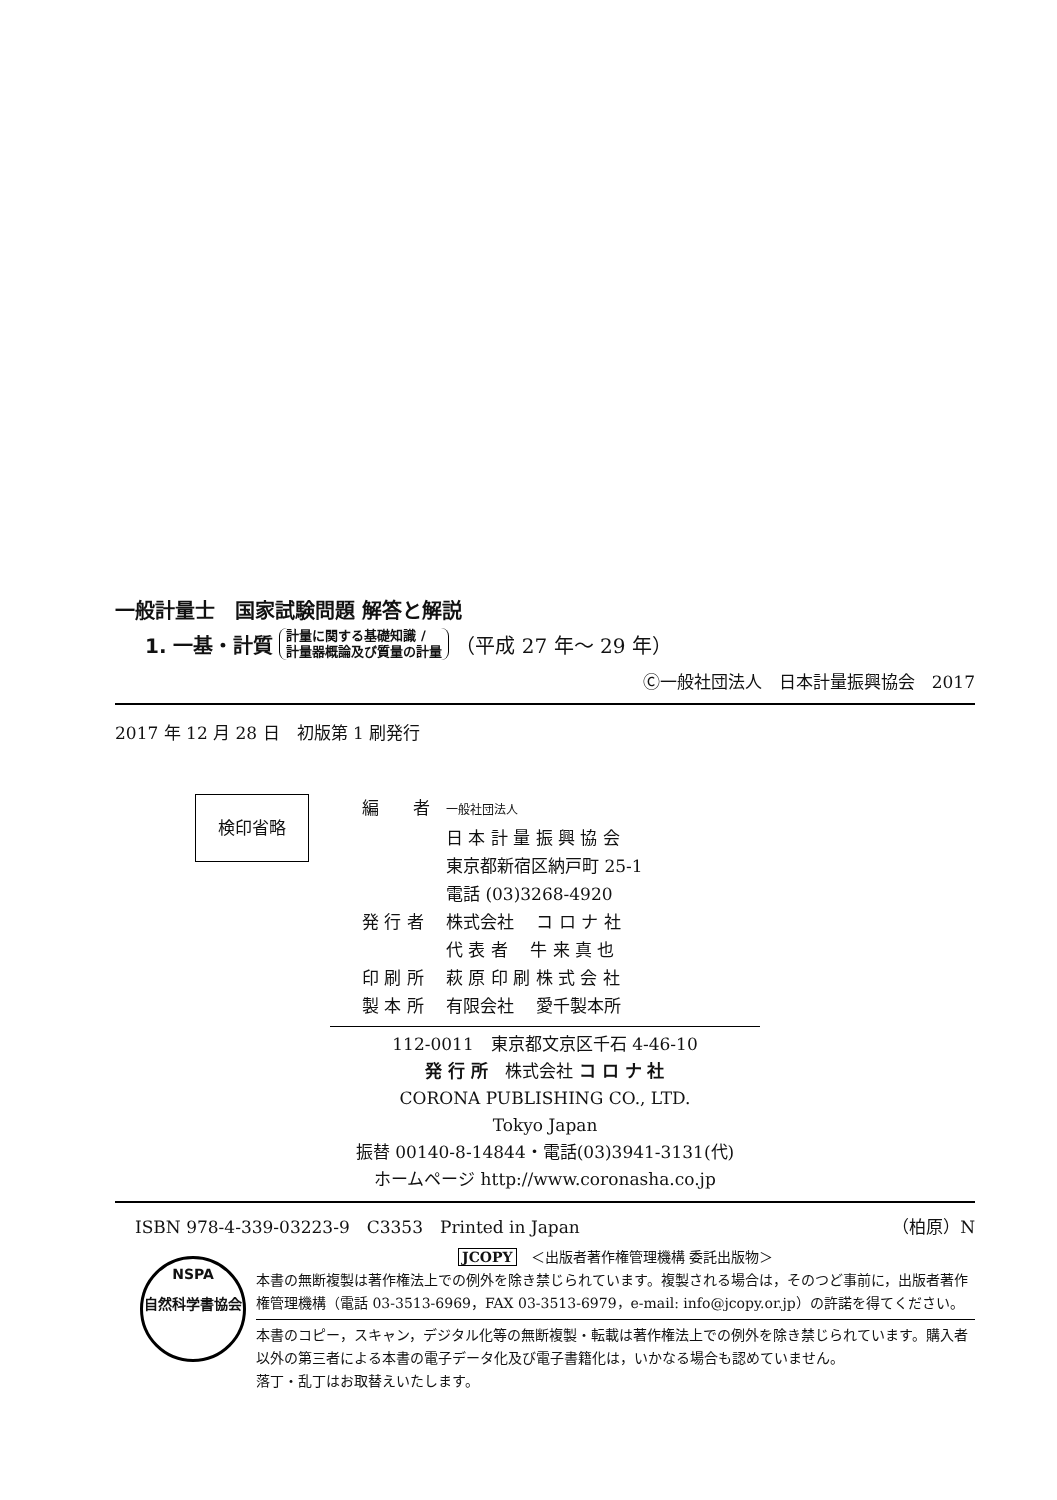一般計量士　国家試験問題 解答と解説
1. 一基・計質 計量に関する基礎知識 /
計量器概論及び質量の計量 （平成 27 年〜 29 年）
Ⓒ一般社団法人　日本計量振興協会　2017
2017 年 12 月 28 日　初版第 1 刷発行
検印省略
| 編 者 | 一般社団法人 日 本 計 量 振 興 協 会 東京都新宿区納戸町 25-1 電話 (03)3268-4920 |
| 発 行 者 | 株式会社 コ ロ ナ 社 代 表 者 牛 来 真 也 |
| 印 刷 所 | 萩 原 印 刷 株 式 会 社 |
| 製 本 所 | 有限会社 愛千製本所 |
112-0011　東京都文京区千石 4-46-10
発 行 所　株式会社 コ ロ ナ 社
CORONA PUBLISHING CO., LTD.
Tokyo Japan
振替 00140-8-14844・電話(03)3941-3131(代)
ホームページ http://www.coronasha.co.jp
ISBN 978-4-339-03223-9　C3353　Printed in Japan （柏原）N
NSPA
自然科学書協会
JCOPY　＜出版者著作権管理機構 委託出版物＞
本書の無断複製は著作権法上での例外を除き禁じられています。複製される場合は，そのつど事前に，出版者著作権管理機構（電話 03-3513-6969，FAX 03-3513-6979，e-mail: info@jcopy.or.jp）の許諾を得てください。
本書のコピー，スキャン，デジタル化等の無断複製・転載は著作権法上での例外を除き禁じられています。購入者以外の第三者による本書の電子データ化及び電子書籍化は，いかなる場合も認めていません。
落丁・乱丁はお取替えいたします。